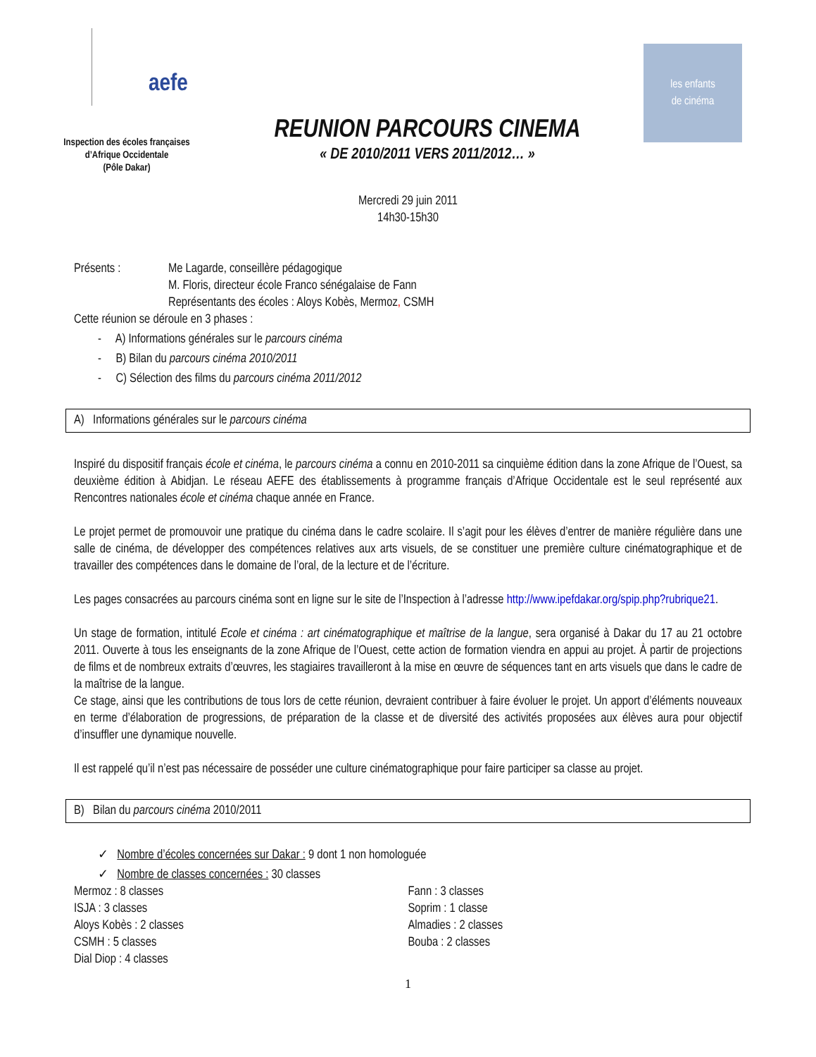aefe
Inspection des écoles françaises
d’Afrique Occidentale
(Pôle Dakar)
REUNION PARCOURS CINEMA
« DE 2010/2011 VERS 2011/2012… »
les enfants
de cinéma
Mercredi 29 juin 2011
14h30-15h30
Présents : Me Lagarde, conseillère pédagogique
M. Floris, directeur école Franco sénégalaise de Fann
Représentants des écoles : Aloys Kobès, Mermoz, CSMH
Cette réunion se déroule en 3 phases :
- A) Informations générales sur le parcours cinéma
- B) Bilan du parcours cinéma 2010/2011
- C) Sélection des films du parcours cinéma 2011/2012
A) Informations générales sur le parcours cinéma
Inspiré du dispositif français école et cinéma, le parcours cinéma a connu en 2010-2011 sa cinquième édition dans la zone Afrique de l’Ouest, sa deuxième édition à Abidjan. Le réseau AEFE des établissements à programme français d’Afrique Occidentale est le seul représenté aux Rencontres nationales école et cinéma chaque année en France.
Le projet permet de promouvoir une pratique du cinéma dans le cadre scolaire. Il s’agit pour les élèves d’entrer de manière régulière dans une salle de cinéma, de développer des compétences relatives aux arts visuels, de se constituer une première culture cinématographique et de travailler des compétences dans le domaine de l’oral, de la lecture et de l’écriture.
Les pages consacrées au parcours cinéma sont en ligne sur le site de l’Inspection à l’adresse http://www.ipefdakar.org/spip.php?rubrique21.
Un stage de formation, intitulé Ecole et cinéma : art cinématographique et maîtrise de la langue, sera organisé à Dakar du 17 au 21 octobre 2011. Ouverte à tous les enseignants de la zone Afrique de l’Ouest, cette action de formation viendra en appui au projet. À partir de projections de films et de nombreux extraits d’œuvres, les stagiaires travailleront à la mise en œuvre de séquences tant en arts visuels que dans le cadre de la maîtrise de la langue.
Ce stage, ainsi que les contributions de tous lors de cette réunion, devraient contribuer à faire évoluer le projet. Un apport d’éléments nouveaux en terme d’élaboration de progressions, de préparation de la classe et de diversité des activités proposées aux élèves aura pour objectif d’insuffler une dynamique nouvelle.
Il est rappelé qu’il n’est pas nécessaire de posséder une culture cinématographique pour faire participer sa classe au projet.
B) Bilan du parcours cinéma 2010/2011
✓ Nombre d’écoles concernées sur Dakar : 9 dont 1 non homologuée
✓ Nombre de classes concernées : 30 classes
Mermoz : 8 classes
ISJA : 3 classes
Aloys Kobès : 2 classes
CSMH : 5 classes
Dial Diop : 4 classes
Fann : 3 classes
Soprim : 1 classe
Almadies : 2 classes
Bouba : 2 classes
1